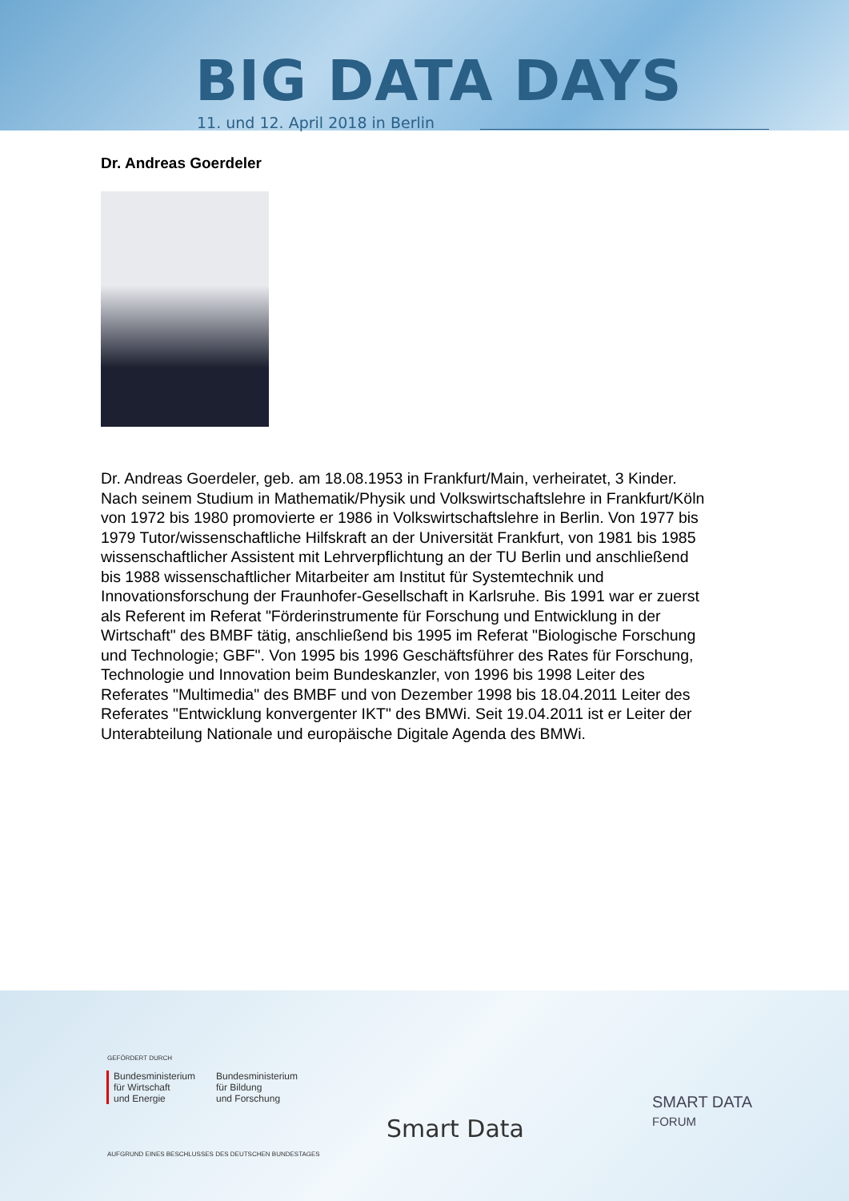BIG DATA DAYS
11. und 12. April 2018 in Berlin
Dr. Andreas Goerdeler
Dr. Andreas Goerdeler, geb. am 18.08.1953 in Frankfurt/Main, verheiratet, 3 Kinder. Nach seinem Studium in Mathematik/Physik und Volkswirtschaftslehre in Frankfurt/Köln von 1972 bis 1980 promovierte er 1986 in Volkswirtschaftslehre in Berlin. Von 1977 bis 1979 Tutor/wissenschaftliche Hilfskraft an der Universität Frankfurt, von 1981 bis 1985 wissenschaftlicher Assistent mit Lehrverpflichtung an der TU Berlin und anschließend bis 1988 wissenschaftlicher Mitarbeiter am Institut für Systemtechnik und Innovationsforschung der Fraunhofer-Gesellschaft in Karlsruhe. Bis 1991 war er zuerst als Referent im Referat "Förderinstrumente für Forschung und Entwicklung in der Wirtschaft" des BMBF tätig, anschließend bis 1995 im Referat "Biologische Forschung und Technologie; GBF". Von 1995 bis 1996 Geschäftsführer des Rates für Forschung, Technologie und Innovation beim Bundeskanzler, von 1996 bis 1998 Leiter des Referates "Multimedia" des BMBF und von Dezember 1998 bis 18.04.2011 Leiter des Referates "Entwicklung konvergenter IKT" des BMWi. Seit 19.04.2011 ist er Leiter der Unterabteilung Nationale und europäische Digitale Agenda des BMWi.
GEFÖRDERT DURCH
Bundesministerium
für Wirtschaft
und Energie
Bundesministerium
für Bildung
und Forschung
AUFGRUND EINES BESCHLUSSES DES DEUTSCHEN BUNDESTAGES
Smart Data
SMART DATA
FORUM